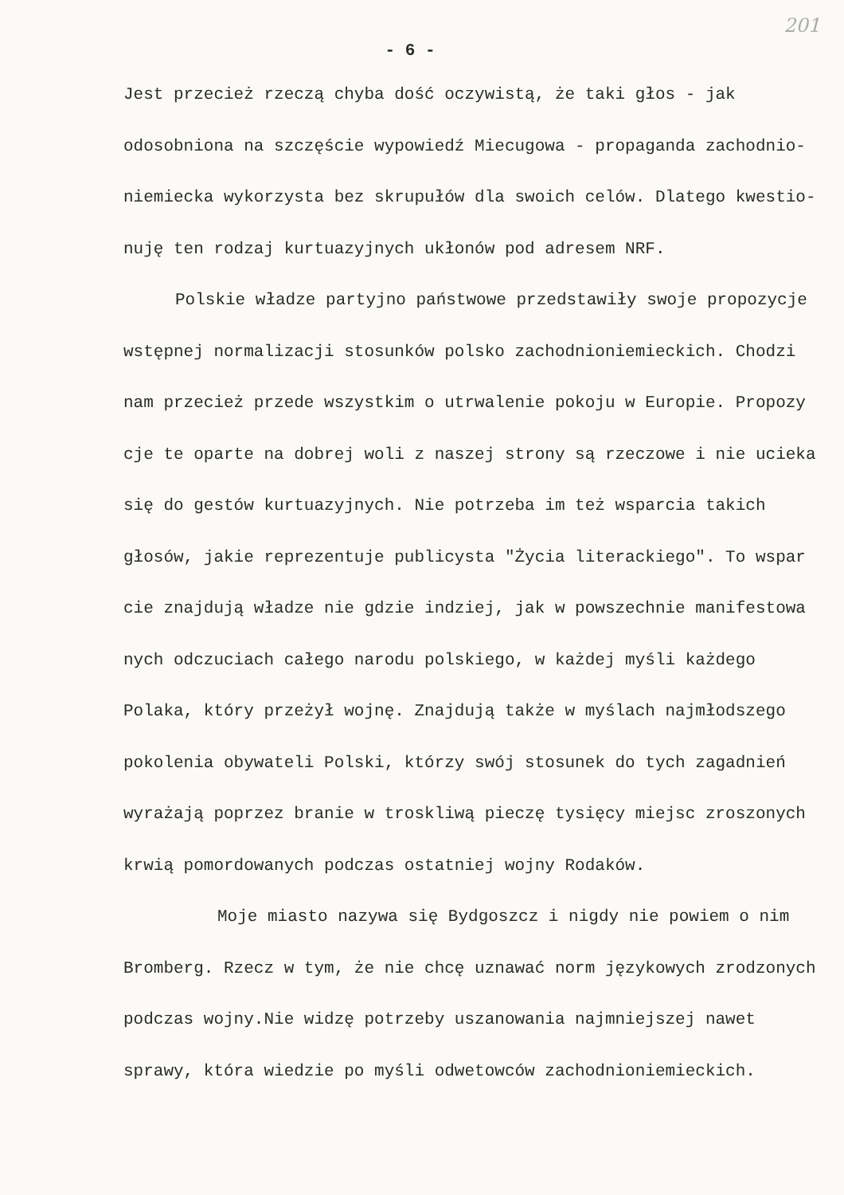201
- 6 -
Jest przecież rzeczą chyba dość oczywistą, że taki głos - jak
odosobniona na szczęście wypowiedź Miecugowa - propaganda zachodnio-
niemiecka wykorzysta bez skrupułów dla swoich celów. Dlatego kwestio-
nuję ten rodzaj kurtuazyjnych ukłonów pod adresem NRF.
Polskie władze partyjno państwowe przedstawiły swoje propozycje
wstępnej normalizacji stosunków polsko zachodnioniemieckich. Chodzi
nam przecież przede wszystkim o utrwalenie pokoju w Europie. Propozy
cje te oparte na dobrej woli z naszej strony są rzeczowe i nie ucieka
się do gestów kurtuazyjnych. Nie potrzeba im też wsparcia takich
głosów, jakie reprezentuje publicysta "Życia literackiego". To wspar
cie znajdują władze nie gdzie indziej, jak w powszechnie manifestowa
nych odczuciach całego narodu polskiego, w każdej myśli każdego
Polaka, który przeżył wojnę. Znajdują także w myślach najmłodszego
pokolenia obywateli Polski, którzy swój stosunek do tych zagadnień
wyrażają poprzez branie w troskliwą pieczę tysięcy miejsc zroszonych
krwią pomordowanych podczas ostatniej wojny Rodaków.
Moje miasto nazywa się Bydgoszcz i nigdy nie powiem o nim
Bromberg. Rzecz w tym, że nie chcę uznawać norm językowych zrodzonych
podczas wojny.Nie widzę potrzeby uszanowania najmniejszej nawet
sprawy, która wiedzie po myśli odwetowców zachodnioniemieckich.